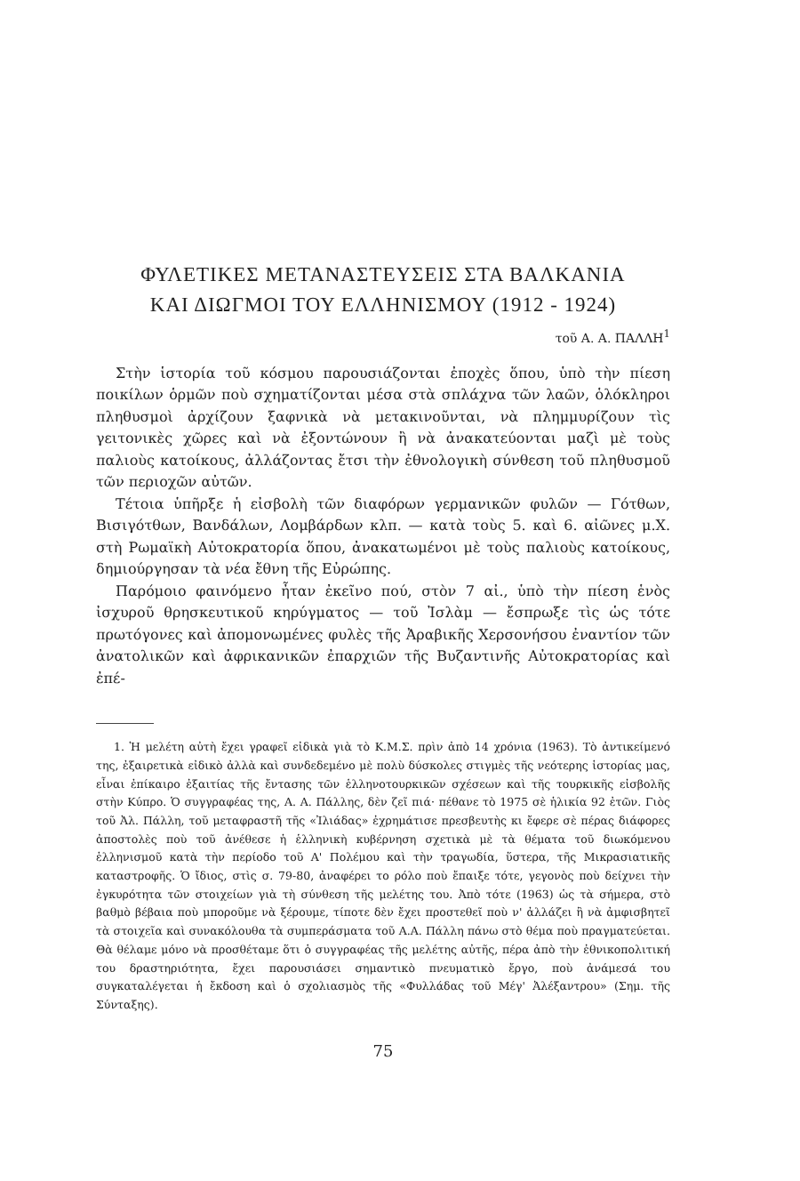ΦΥΛΕΤΙΚΕΣ ΜΕΤΑΝΑΣΤΕΥΣΕΙΣ ΣΤΑ ΒΑΛΚΑΝΙΑ
ΚΑΙ ΔΙΩΓΜΟΙ ΤΟΥ ΕΛΛΗΝΙΣΜΟΥ (1912 - 1924)
τοῦ Α. Α. ΠΑΛΛΗ<sup>1</sup>
Στὴν ἱστορία τοῦ κόσμου παρουσιάζονται ἐποχὲς ὅπου, ὑπὸ τὴν πίεση ποικίλων ὁρμῶν ποὺ σχηματίζονται μέσα στὰ σπλάχνα τῶν λαῶν, ὁλόκληροι πληθυσμοὶ ἀρχίζουν ξαφνικὰ νὰ μετακινοῦνται, νὰ πλημμυρίζουν τὶς γειτονικὲς χῶρες καὶ νὰ ἐξοντώνουν ἢ νὰ ἀνακατεύονται μαζὶ μὲ τοὺς παλιοὺς κατοίκους, ἀλλάζοντας ἔτσι τὴν ἐθνολογικὴ σύνθεση τοῦ πληθυσμοῦ τῶν περιοχῶν αὐτῶν.
Τέτοια ὑπῆρξε ἡ εἰσβολὴ τῶν διαφόρων γερμανικῶν φυλῶν — Γότθων, Βισιγότθων, Βανδάλων, Λομβάρδων κλπ. — κατὰ τοὺς 5. καὶ 6. αἰῶνες μ.Χ. στὴ Ρωμαϊκὴ Αὐτοκρατορία ὅπου, ἀνακατωμένοι μὲ τοὺς παλιοὺς κατοίκους, δημιούργησαν τὰ νέα ἔθνη τῆς Εὐρώπης.
Παρόμοιο φαινόμενο ἦταν ἐκεῖνο πού, στὸν 7 αἰ., ὑπὸ τὴν πίεση ἑνὸς ἰσχυροῦ θρησκευτικοῦ κηρύγματος — τοῦ Ἰσλὰμ — ἔσπρωξε τὶς ὡς τότε πρωτόγονες καὶ ἀπομονωμένες φυλὲς τῆς Ἀραβικῆς Χερσονήσου ἐναντίον τῶν ἀνατολικῶν καὶ ἀφρικανικῶν ἐπαρχιῶν τῆς Βυζαντινῆς Αὐτοκρατορίας καὶ ἐπέ-
1. Ἡ μελέτη αὐτὴ ἔχει γραφεῖ εἰδικὰ γιὰ τὸ Κ.Μ.Σ. πρὶν ἀπὸ 14 χρόνια (1963). Τὸ ἀντικείμενό της, ἐξαιρετικὰ εἰδικὸ ἀλλὰ καὶ συνδεδεμένο μὲ πολὺ δύσκολες στιγμὲς τῆς νεότερης ἱστορίας μας, εἶναι ἐπίκαιρο ἐξαιτίας τῆς ἔντασης τῶν ἑλληνοτουρκικῶν σχέσεων καὶ τῆς τουρκικῆς εἰσβολῆς στὴν Κύπρο. Ὁ συγγραφέας της, Α. Α. Πάλλης, δὲν ζεῖ πιά· πέθανε τὸ 1975 σὲ ἡλικία 92 ἐτῶν. Γιὸς τοῦ Ἀλ. Πάλλη, τοῦ μεταφραστῆ τῆς «Ἰλιάδας» ἐχρημάτισε πρεσβευτὴς κι ἔφερε σὲ πέρας διάφορες ἀποστολὲς ποὺ τοῦ ἀνέθεσε ἡ ἑλληνικὴ κυβέρνηση σχετικὰ μὲ τὰ θέματα τοῦ διωκόμενου ἑλληνισμοῦ κατὰ τὴν περίοδο τοῦ Α' Πολέμου καὶ τὴν τραγωδία, ὕστερα, τῆς Μικρασιατικῆς καταστροφῆς. Ὁ ἴδιος, στὶς σ. 79-80, ἀναφέρει το ρόλο ποὺ ἔπαιξε τότε, γεγονὸς ποὺ δείχνει τὴν ἐγκυρότητα τῶν στοιχείων γιὰ τὴ σύνθεση τῆς μελέτης του. Ἀπὸ τότε (1963) ὡς τὰ σήμερα, στὸ βαθμὸ βέβαια ποὺ μποροῦμε νὰ ξέρουμε, τίποτε δὲν ἔχει προστεθεῖ ποὺ ν' ἀλλάζει ἢ νὰ ἀμφισβητεῖ τὰ στοιχεῖα καὶ συνακόλουθα τὰ συμπεράσματα τοῦ Α.Α. Πάλλη πάνω στὸ θέμα ποὺ πραγματεύεται. Θὰ θέλαμε μόνο νὰ προσθέταμε ὅτι ὁ συγγραφέας τῆς μελέτης αὐτῆς, πέρα ἀπὸ τὴν ἐθνικοπολιτική του δραστηριότητα, ἔχει παρουσιάσει σημαντικὸ πνευματικὸ ἔργο, ποὺ ἀνάμεσά του συγκαταλέγεται ἡ ἔκδοση καὶ ὁ σχολιασμὸς τῆς «Φυλλάδας τοῦ Μέγ' Ἀλέξαντρου» (Σημ. τῆς Σύνταξης).
75